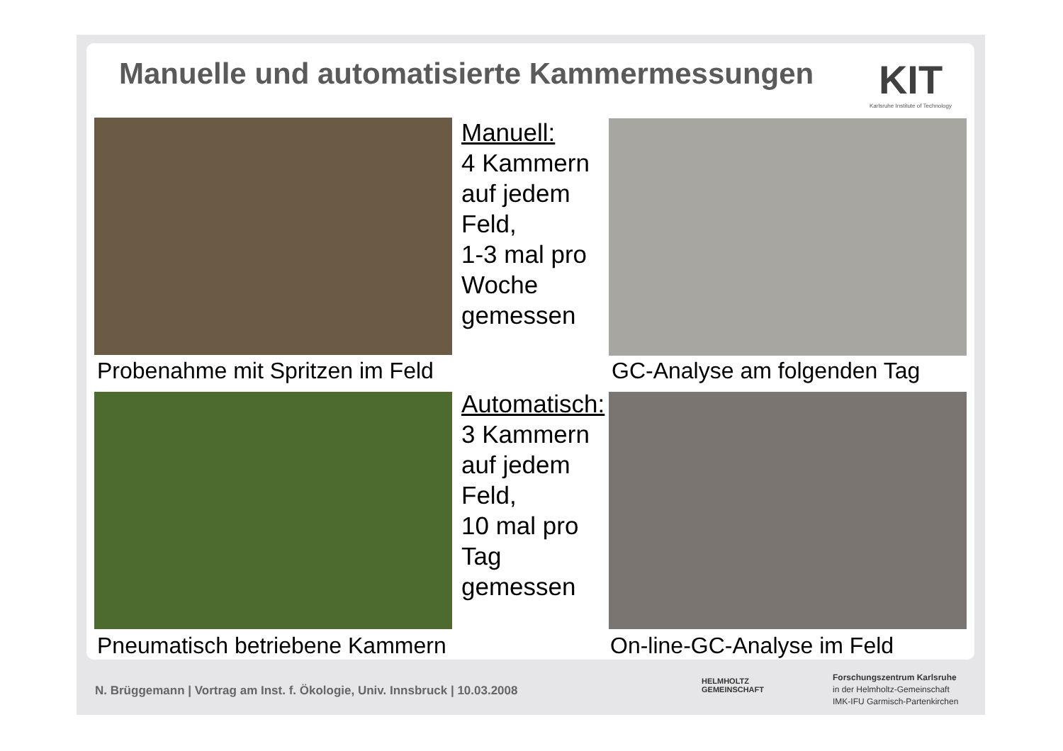Manuelle und automatisierte Kammermessungen
KIT
Karlsruhe Institute of Technology
Manuell:
4 Kammern
auf jedem
Feld,
1-3 mal pro
Woche
gemessen
Automatisch:
3 Kammern
auf jedem
Feld,
10 mal pro
Tag
gemessen
Probenahme mit Spritzen im Feld
GC-Analyse am folgenden Tag
Pneumatisch betriebene Kammern On-line-GC-Analyse im Feld
N. Brüggemann | Vortrag am Inst. f. Ökologie, Univ. Innsbruck | 10.03.2008
HELMHOLTZ
GEMEINSCHAFT
Forschungszentrum Karlsruhe
in der Helmholtz-Gemeinschaft
IMK-IFU Garmisch-Partenkirchen